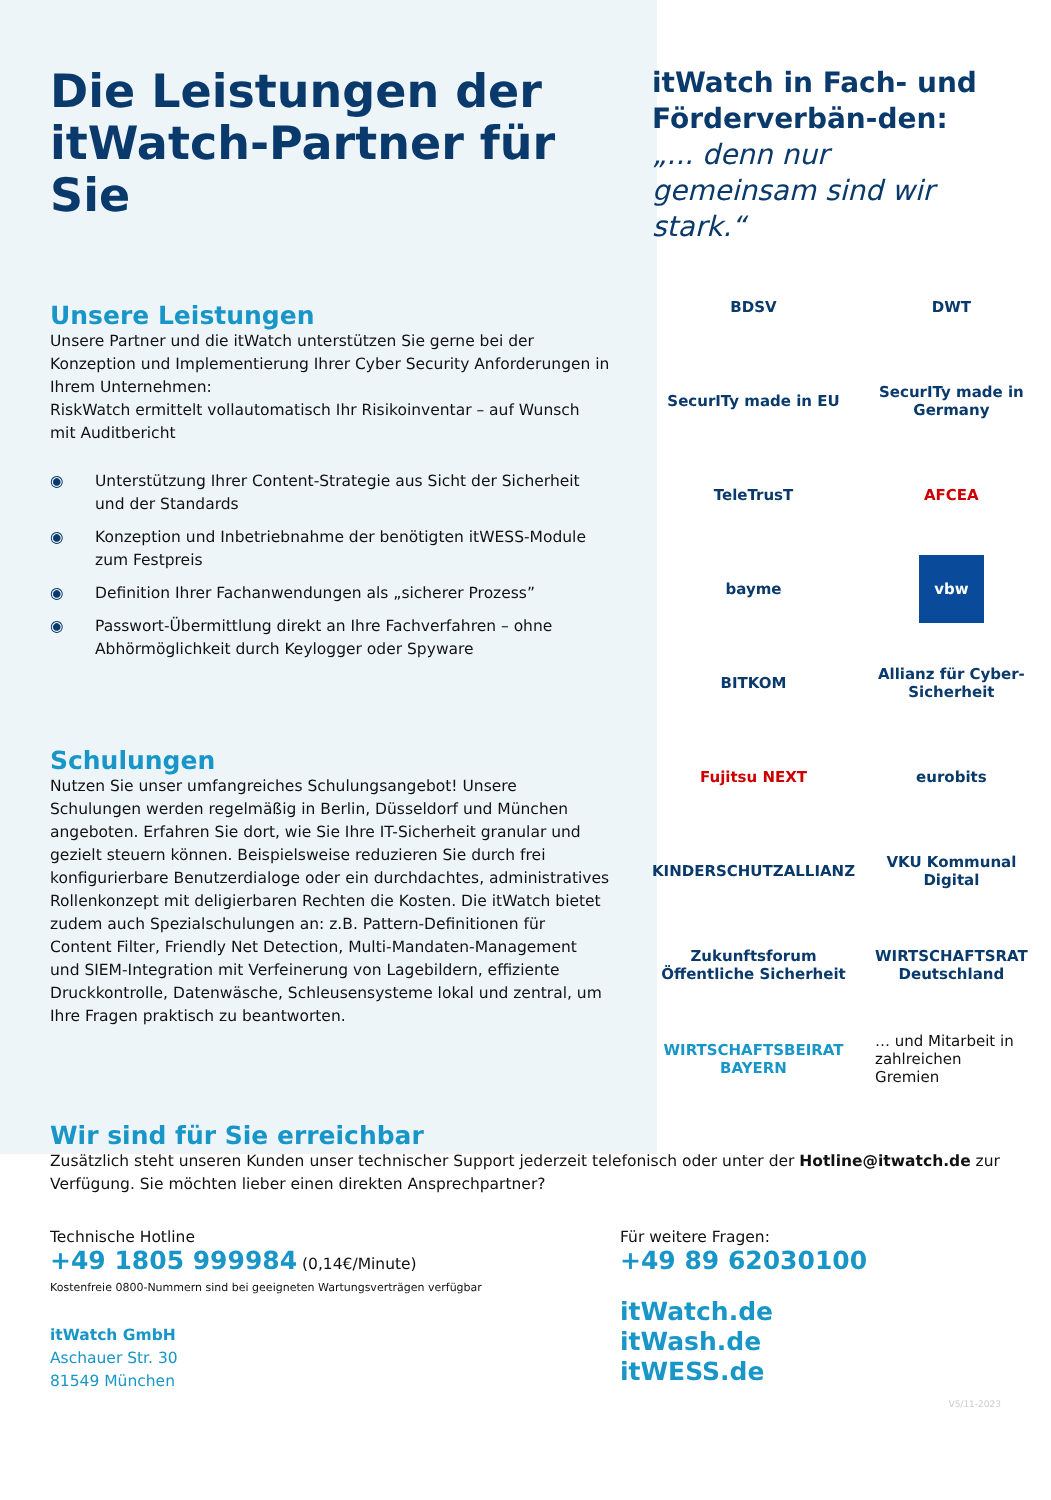Die Leistungen der itWatch-Partner für Sie
Unsere Leistungen
Unsere Partner und die itWatch unterstützen Sie gerne bei der Konzeption und Implementierung Ihrer Cyber Security Anforderungen in Ihrem Unternehmen:
RiskWatch ermittelt vollautomatisch Ihr Risikoinventar – auf Wunsch mit Auditbericht
◉ Unterstützung Ihrer Content-Strategie aus Sicht der Sicherheit und der Standards
◉ Konzeption und Inbetriebnahme der benötigten itWESS-Module zum Festpreis
◉ Definition Ihrer Fachanwendungen als „sicherer Prozess”
◉ Passwort-Übermittlung direkt an Ihre Fachverfahren – ohne Abhörmöglichkeit durch Keylogger oder Spyware
Schulungen
Nutzen Sie unser umfangreiches Schulungsangebot! Unsere Schulungen werden regelmäßig in Berlin, Düsseldorf und München angeboten. Erfahren Sie dort, wie Sie Ihre IT-Sicherheit granular und gezielt steuern können. Beispielsweise reduzieren Sie durch frei konfigurierbare Benutzerdialoge oder ein durchdachtes, administratives Rollenkonzept mit deligierbaren Rechten die Kosten. Die itWatch bietet zudem auch Spezialschulungen an: z.B. Pattern-Definitionen für Content Filter, Friendly Net Detection, Multi-Mandaten-Management und SIEM-Integration mit Verfeinerung von Lagebildern, effiziente Druckkontrolle, Datenwäsche, Schleusensysteme lokal und zentral, um Ihre Fragen praktisch zu beantworten.
itWatch in Fach- und Förderverbän-den:
„... denn nur gemeinsam sind wir stark.“
BDSV
DWT
SecurITy made in EU
SecurITy made in Germany
TeleTrusT
AFCEA
bayme
vbw
BITKOM
Allianz für Cyber-Sicherheit
Fujitsu NEXT
eurobits
KINDERSCHUTZALLIANZ
VKU Kommunal Digital
Zukunftsforum Öffentliche Sicherheit
WIRTSCHAFTSRAT Deutschland
WIRTSCHAFTSBEIRAT BAYERN
… und Mitarbeit in zahlreichen Gremien
Wir sind für Sie erreichbar
Zusätzlich steht unseren Kunden unser technischer Support jederzeit telefonisch oder unter der Hotline@itwatch.de zur Verfügung. Sie möchten lieber einen direkten Ansprechpartner?
Technische Hotline
+49 1805 999984 (0,14€/Minute)
Kostenfreie 0800-Nummern sind bei geeigneten Wartungsverträgen verfügbar
itWatch GmbH
Aschauer Str. 30
81549 München
Für weitere Fragen:
+49 89 62030100
itWatch.de
itWash.de
itWESS.de
V5/11-2023